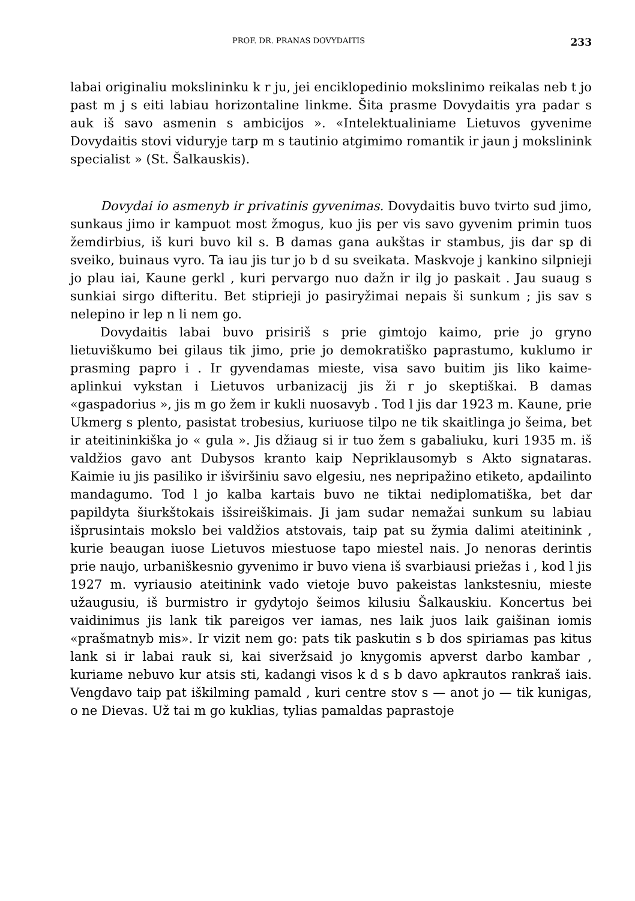PROF. DR. PRANAS DOVYDAITIS 233
labai originaliu mokslininku k r ju, jei enciklopedinio mokslinimo reikalas neb t jo past m j s eiti labiau horizontaline linkme. Šita prasme Dovydaitis yra padar s auk iš savo asmenin s ambicijos ». «Intelektualiniame Lietuvos gyvenime Dovydaitis stovi viduryje tarp m s tautinio atgimimo romantik ir jaun j mokslinink specialist » (St. Šalkauskis).
Dovydai io asmenyb ir privatinis gyvenimas. Dovydaitis buvo tvirto sud jimo, sunkaus jimo ir kampuot most žmogus, kuo jis per vis savo gyvenim primin tuos žemdirbius, iš kuri buvo kil s. B damas gana aukštas ir stambus, jis dar sp di sveiko, buinaus vyro. Ta iau jis tur jo b d su sveikata. Maskvoje j kankino silpnieji jo plau iai, Kaune gerkl , kuri pervargo nuo dažn ir ilg jo paskait . Jau suaug s sunkiai sirgo difteritu. Bet stiprieji jo pasiryžimai nepais ši sunkum ; jis sav s nelepino ir lep n li nem go.
Dovydaitis labai buvo prisiriš s prie gimtojo kaimo, prie jo gryno lietuviškumo bei gilaus tik jimo, prie jo demokratiško paprastumo, kuklumo ir prasming papro i . Ir gyvendamas mieste, visa savo buitim jis liko kaime- aplinkui vykstan i Lietuvos urbanizacij jis ži r jo skeptiškai. B damas «gaspadorius », jis m go žem ir kukli nuosavyb . Tod l jis dar 1923 m. Kaune, prie Ukmerg s plento, pasistat trobesius, kuriuose tilpo ne tik skaitlinga jo šeima, bet ir ateitininkiška jo « gula ». Jis džiaug si ir tuo žem s gabaliuku, kuri 1935 m. iš valdžios gavo ant Dubysos kranto kaip Nepriklausomyb s Akto signataras. Kaimie iu jis pasiliko ir išviršiniu savo elgesiu, nes nepripažino etiketo, apdailinto mandagumo. Tod l jo kalba kartais buvo ne tiktai nediplomatiška, bet dar papildyta šiurkštokais išsireiškimais. Ji jam sudar nemažai sunkum su labiau išprusintais mokslo bei valdžios atstovais, taip pat su žymia dalimi ateitinink , kurie beaugan iuose Lietuvos miestuose tapo miestel nais. Jo nenoras derintis prie naujo, urbaniškesnio gyvenimo ir buvo viena iš svarbiausi priežas i , kod l jis 1927 m. vyriausio ateitinink vado vietoje buvo pakeistas lankstesniu, mieste užaugusiu, iš burmistro ir gydytojo šeimos kilusiu Šalkauskiu. Koncertus bei vaidinimus jis lank tik pareigos ver iamas, nes laik juos laik gaišinan iomis «prašmatnyb mis». Ir vizit nem go: pats tik paskutin s b dos spiriamas pas kitus lank si ir labai rauk si, kai siveržsaid jo knygomis apverst darbo kambar , kuriame nebuvo kur atsis sti, kadangi visos k d s b davo apkrautos rankraš iais. Vengdavo taip pat iškilming pamald , kuri centre stov s — anot jo — tik kunigas, o ne Dievas. Už tai m go kuklias, tylias pamaldas paprastoje